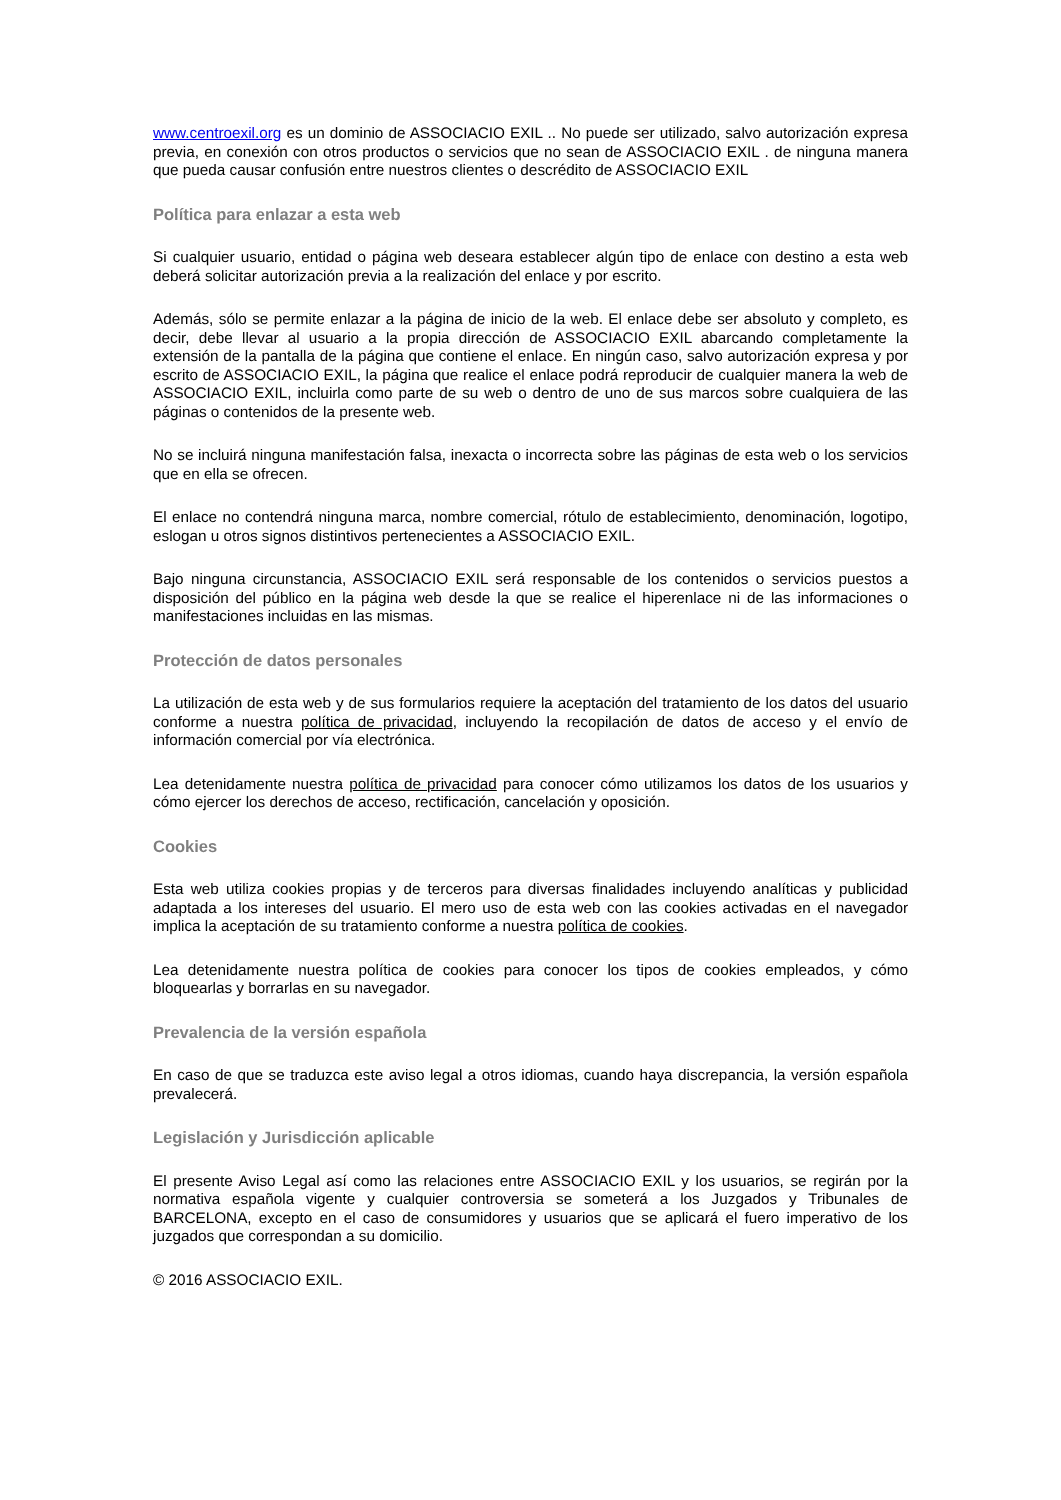www.centroexil.org es un dominio de ASSOCIACIO EXIL .. No puede ser utilizado, salvo autorización expresa previa, en conexión con otros productos o servicios que no sean de ASSOCIACIO EXIL . de ninguna manera que pueda causar confusión entre nuestros clientes o descrédito de ASSOCIACIO EXIL
Política para enlazar a esta web
Si cualquier usuario, entidad o página web deseara establecer algún tipo de enlace con destino a esta web deberá solicitar autorización previa a la realización del enlace y por escrito.
Además, sólo se permite enlazar a la página de inicio de la web. El enlace debe ser absoluto y completo, es decir, debe llevar al usuario a la propia dirección de ASSOCIACIO EXIL abarcando completamente la extensión de la pantalla de la página que contiene el enlace. En ningún caso, salvo autorización expresa y por escrito de ASSOCIACIO EXIL, la página que realice el enlace podrá reproducir de cualquier manera la web de ASSOCIACIO EXIL, incluirla como parte de su web o dentro de uno de sus marcos sobre cualquiera de las páginas o contenidos de la presente web.
No se incluirá ninguna manifestación falsa, inexacta o incorrecta sobre las páginas de esta web o los servicios que en ella se ofrecen.
El enlace no contendrá ninguna marca, nombre comercial, rótulo de establecimiento, denominación, logotipo, eslogan u otros signos distintivos pertenecientes a ASSOCIACIO EXIL.
Bajo ninguna circunstancia, ASSOCIACIO EXIL será responsable de los contenidos o servicios puestos a disposición del público en la página web desde la que se realice el hiperenlace ni de las informaciones o manifestaciones incluidas en las mismas.
Protección de datos personales
La utilización de esta web y de sus formularios requiere la aceptación del tratamiento de los datos del usuario conforme a nuestra política de privacidad, incluyendo la recopilación de datos de acceso y el envío de información comercial por vía electrónica.
Lea detenidamente nuestra política de privacidad para conocer cómo utilizamos los datos de los usuarios y cómo ejercer los derechos de acceso, rectificación, cancelación y oposición.
Cookies
Esta web utiliza cookies propias y de terceros para diversas finalidades incluyendo analíticas y publicidad adaptada a los intereses del usuario. El mero uso de esta web con las cookies activadas en el navegador implica la aceptación de su tratamiento conforme a nuestra política de cookies.
Lea detenidamente nuestra política de cookies para conocer los tipos de cookies empleados, y cómo bloquearlas y borrarlas en su navegador.
Prevalencia de la versión española
En caso de que se traduzca este aviso legal a otros idiomas, cuando haya discrepancia, la versión española prevalecerá.
Legislación y Jurisdicción aplicable
El presente Aviso Legal así como las relaciones entre ASSOCIACIO EXIL y los usuarios, se regirán por la normativa española vigente y cualquier controversia se someterá a los Juzgados y Tribunales de BARCELONA, excepto en el caso de consumidores y usuarios que se aplicará el fuero imperativo de los juzgados que correspondan a su domicilio.
© 2016 ASSOCIACIO EXIL.